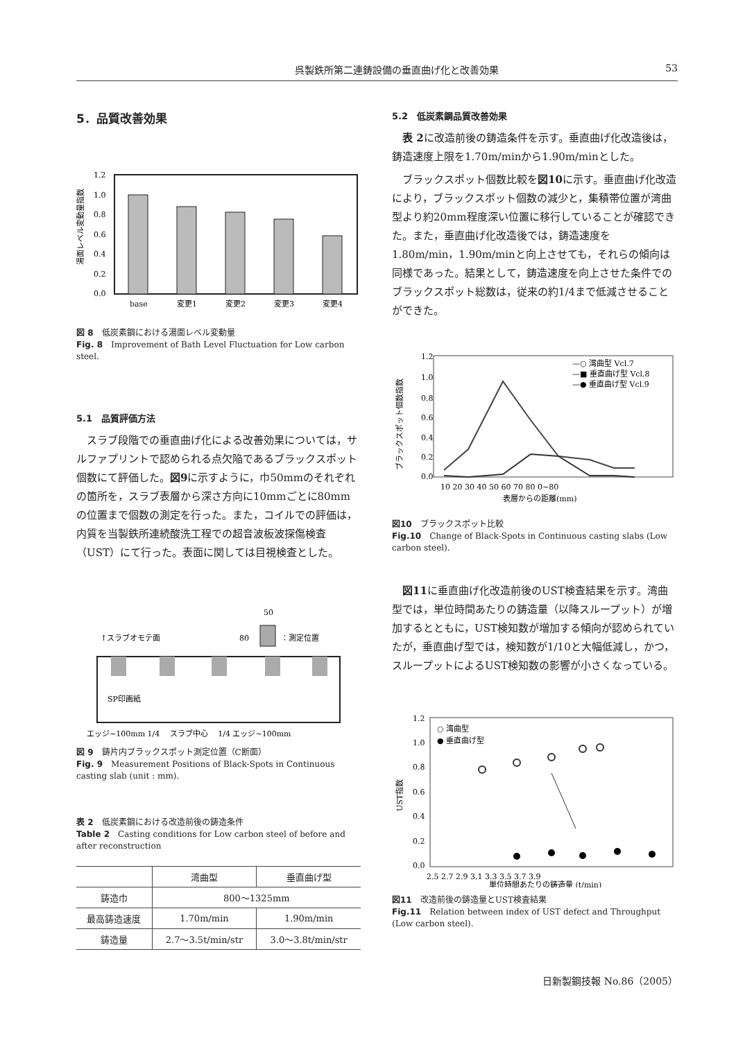呉製鉄所第二連鋳設備の垂直曲げ化と改善効果 53
5．品質改善効果
1.2
1.0
0.8
0.6
0.4
0.2
0.0
base
変更1
変更2
変更3
変更4
湯面レベル変動量指数
図 8　低炭素鋼における湯面レベル変動量
Fig. 8　Improvement of Bath Level Fluctuation for Low carbon steel.
5.1　品質評価方法
スラブ段階での垂直曲げ化による改善効果については，サルファプリントで認められる点欠陥であるブラックスポット個数にて評価した。図9に示すように，巾50mmのそれぞれの箇所を，スラブ表層から深さ方向に10mmごとに80mmの位置まで個数の測定を行った。また，コイルでの評価は，内質を当製鉄所連続酸洗工程での超音波板波探傷検査（UST）にて行った。表面に関しては目視検査とした。
50
80
：測定位置
↑スラブオモテ面
SP印画紙
エッジ~100mm 1/4　 スラブ中心　 1/4 エッジ~100mm
図 9　鋳片内ブラックスポット測定位置（C断面）
Fig. 9　Measurement Positions of Black-Spots in Continuous casting slab (unit : mm).
表 2　低炭素鋼における改造前後の鋳造条件
Table 2　Casting conditions for Low carbon steel of before and after reconstruction
| | 湾曲型 | 垂直曲げ型 |
| --- | --- | --- |
| 鋳造巾 | 800～1325mm | |
| 最高鋳造速度 | 1.70m/min | 1.90m/min |
| 鋳造量 | 2.7～3.5t/min/str | 3.0～3.8t/min/str |
5.2　低炭素鋼品質改善効果
表 2に改造前後の鋳造条件を示す。垂直曲げ化改造後は，鋳造速度上限を1.70m/minから1.90m/minとした。
ブラックスポット個数比較を図10に示す。垂直曲げ化改造により，ブラックスポット個数の減少と，集積帯位置が湾曲型より約20mm程度深い位置に移行していることが確認できた。また，垂直曲げ化改造後では，鋳造速度を1.80m/min，1.90m/minと向上させても，それらの傾向は同様であった。結果として，鋳造速度を向上させた条件でのブラックスポット総数は，従来の約1/4まで低減させることができた。
1.2
1.0
0.8
0.6
0.4
0.2
0.0
—○ 湾曲型 Vcl.7
—■ 垂直曲げ型 Vcl.8
—● 垂直曲げ型 Vcl.9
10 20 30 40 50 60 70 80 0~80
表層からの距離(mm)
ブラックスポット個数指数
図10　ブラックスポット比較
Fig.10　Change of Black-Spots in Continuous casting slabs (Low carbon steel).
図11に垂直曲げ化改造前後のUST検査結果を示す。湾曲型では，単位時間あたりの鋳造量（以降スループット）が増加するとともに，UST検知数が増加する傾向が認められていたが，垂直曲げ型では，検知数が1/10と大幅低減し，かつ，スループットによるUST検知数の影響が小さくなっている。
1.2
1.0
0.8
0.6
0.4
0.2
0.0
○ 湾曲型
● 垂直曲げ型
2.5 2.7 2.9 3.1 3.3 3.5 3.7 3.9
単位時間あたりの鋳造量 (t/min)
UST指数
図11　改造前後の鋳造量とUST検査結果
Fig.11　Relation between index of UST defect and Throughput (Low carbon steel).
日新製鋼技報 No.86（2005）